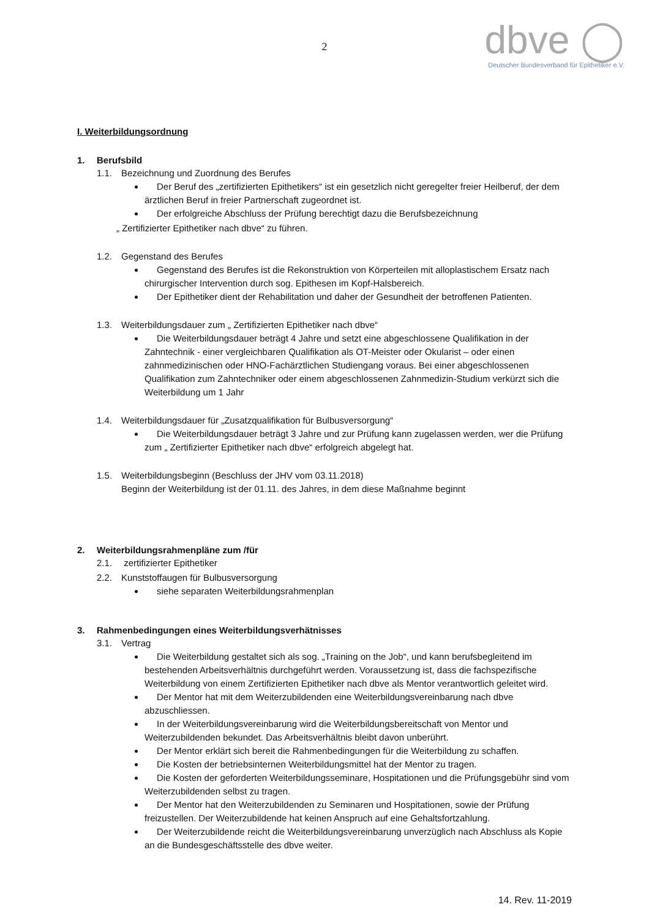2
dbve ◯
Deutscher Bundesverband für Epithetiker e.V.
I. Weiterbildungsordnung
1. Berufsbild
1.1. Bezeichnung und Zuordnung des Berufes
Der Beruf des „zertifizierten Epithetikers“ ist ein gesetzlich nicht geregelter freier Heilberuf, der dem ärztlichen Beruf in freier Partnerschaft zugeordnet ist.
Der erfolgreiche Abschluss der Prüfung berechtigt dazu die Berufsbezeichnung
„ Zertifizierter Epithetiker nach dbve“ zu führen.
1.2. Gegenstand des Berufes
Gegenstand des Berufes ist die Rekonstruktion von Körperteilen mit alloplastischem Ersatz nach chirurgischer Intervention durch sog. Epithesen im Kopf-Halsbereich.
Der Epithetiker dient der Rehabilitation und daher der Gesundheit der betroffenen Patienten.
1.3. Weiterbildungsdauer zum „ Zertifizierten Epithetiker nach dbve“
Die Weiterbildungsdauer beträgt 4 Jahre und setzt eine abgeschlossene Qualifikation in der Zahntechnik - einer vergleichbaren Qualifikation als OT-Meister oder Okularist – oder einen zahnmedizinischen oder HNO-Fachärztlichen Studiengang voraus. Bei einer abgeschlossenen Qualifikation zum Zahntechniker oder einem abgeschlossenen Zahnmedizin-Studium verkürzt sich die Weiterbildung um 1 Jahr
1.4. Weiterbildungsdauer für „Zusatzqualifikation für Bulbusversorgung“
Die Weiterbildungsdauer beträgt 3 Jahre und zur Prüfung kann zugelassen werden, wer die Prüfung zum „ Zertifizierter Epithetiker nach dbve“ erfolgreich abgelegt hat.
1.5. Weiterbildungsbeginn (Beschluss der JHV vom 03.11.2018)
Beginn der Weiterbildung ist der 01.11. des Jahres, in dem diese Maßnahme beginnt
2. Weiterbildungsrahmenpläne zum /für
2.1. zertifizierter Epithetiker
2.2. Kunststoffaugen für Bulbusversorgung
siehe separaten Weiterbildungsrahmenplan
3. Rahmenbedingungen eines Weiterbildungsverhätnisses
3.1. Vertrag
Die Weiterbildung gestaltet sich als sog. „Training on the Job“, und kann berufsbegleitend im bestehenden Arbeitsverhältnis durchgeführt werden. Voraussetzung ist, dass die fachspezifische Weiterbildung von einem Zertifizierten Epithetiker nach dbve als Mentor verantwortlich geleitet wird.
Der Mentor hat mit dem Weiterzubildenden eine Weiterbildungsvereinbarung nach dbve abzuschliessen.
In der Weiterbildungsvereinbarung wird die Weiterbildungsbereitschaft von Mentor und Weiterzubildenden bekundet. Das Arbeitsverhältnis bleibt davon unberührt.
Der Mentor erklärt sich bereit die Rahmenbedingungen für die Weiterbildung zu schaffen.
Die Kosten der betriebsinternen Weiterbildungsmittel hat der Mentor zu tragen.
Die Kosten der geforderten Weiterbildungsseminare, Hospitationen und die Prüfungsgebühr sind vom Weiterzubildenden selbst zu tragen.
Der Mentor hat den Weiterzubildenden zu Seminaren und Hospitationen, sowie der Prüfung freizustellen. Der Weiterzubildende hat keinen Anspruch auf eine Gehaltsfortzahlung.
Der Weiterzubildende reicht die Weiterbildungsvereinbarung unverzüglich nach Abschluss als Kopie an die Bundesgeschäftsstelle des dbve weiter.
14. Rev. 11-2019